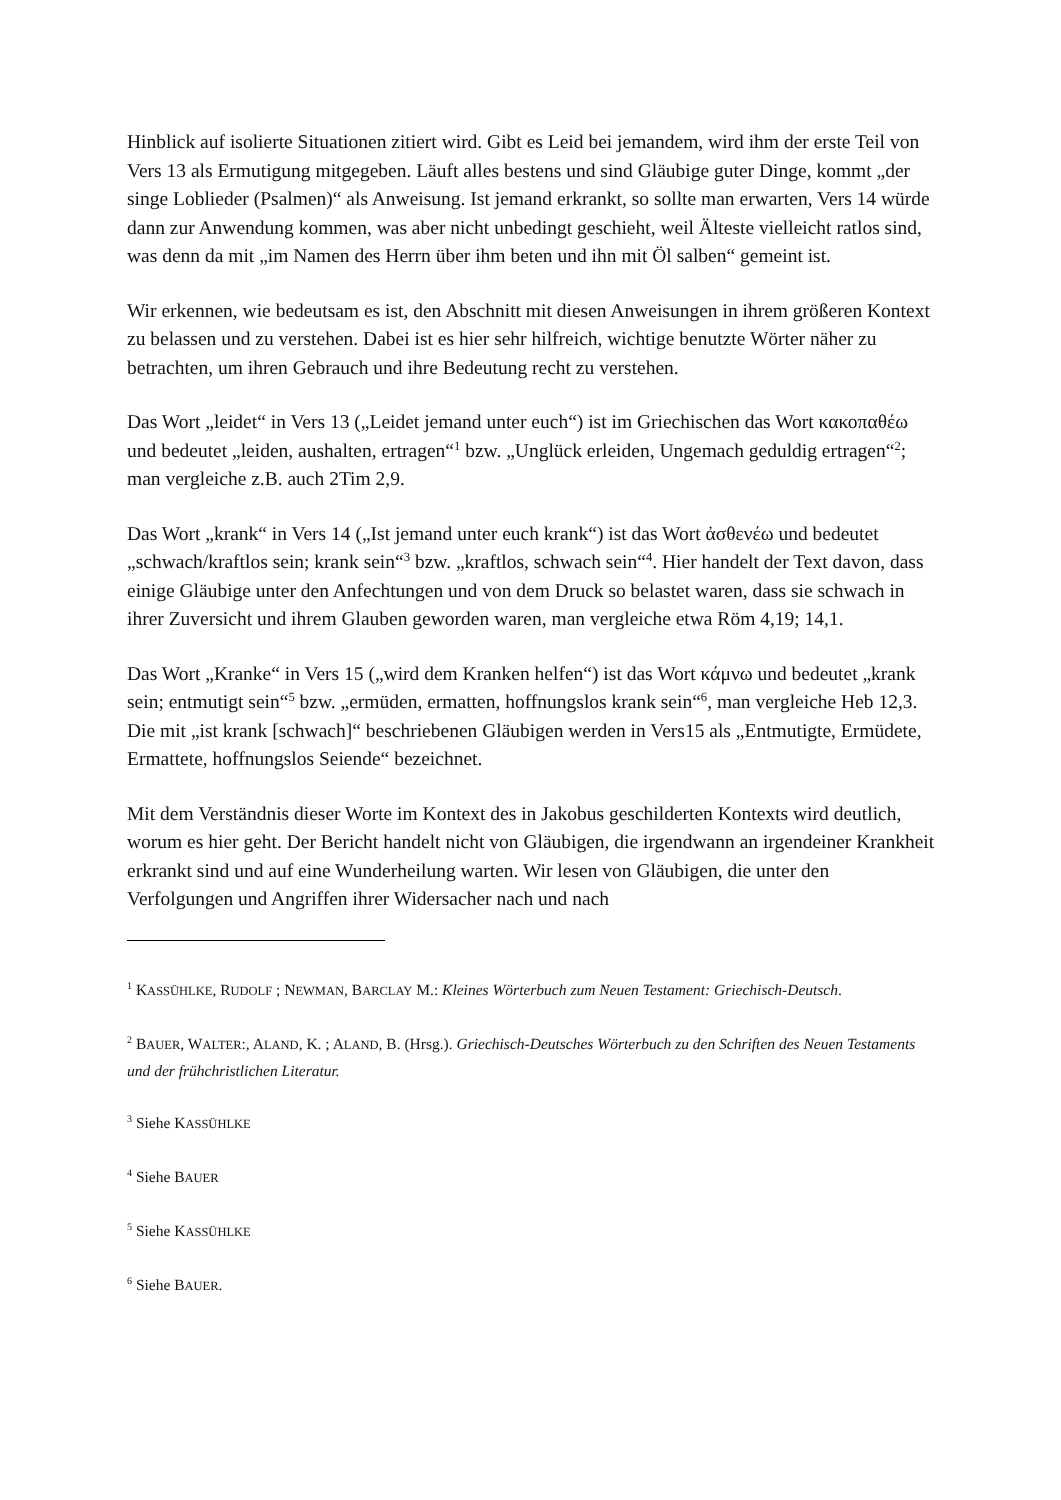Hinblick auf isolierte Situationen zitiert wird. Gibt es Leid bei jemandem, wird ihm der erste Teil von Vers 13 als Ermutigung mitgegeben. Läuft alles bestens und sind Gläubige guter Dinge, kommt „der singe Loblieder (Psalmen)“ als Anweisung. Ist jemand erkrankt, so sollte man erwarten, Vers 14 würde dann zur Anwendung kommen, was aber nicht unbedingt geschieht, weil Älteste vielleicht ratlos sind, was denn da mit „im Namen des Herrn über ihm beten und ihn mit Öl salben“ gemeint ist.
Wir erkennen, wie bedeutsam es ist, den Abschnitt mit diesen Anweisungen in ihrem größeren Kontext zu belassen und zu verstehen. Dabei ist es hier sehr hilfreich, wichtige benutzte Wörter näher zu betrachten, um ihren Gebrauch und ihre Bedeutung recht zu verstehen.
Das Wort „leidet“ in Vers 13 („Leidet jemand unter euch“) ist im Griechischen das Wort κακοπαθέω und bedeutet „leiden, aushalten, ertragen“<sup>1</sup> bzw. „Unglück erleiden, Ungemach geduldig ertragen“<sup>2</sup>; man vergleiche z.B. auch 2Tim 2,9.
Das Wort „krank“ in Vers 14 („Ist jemand unter euch krank“) ist das Wort ἀσθενέω und bedeutet „schwach/kraftlos sein; krank sein“<sup>3</sup> bzw. „kraftlos, schwach sein“<sup>4</sup>. Hier handelt der Text davon, dass einige Gläubige unter den Anfechtungen und von dem Druck so belastet waren, dass sie schwach in ihrer Zuversicht und ihrem Glauben geworden waren, man vergleiche etwa Röm 4,19; 14,1.
Das Wort „Kranke“ in Vers 15 („wird dem Kranken helfen“) ist das Wort κάμνω und bedeutet „krank sein; entmutigt sein“<sup>5</sup> bzw. „ermüden, ermatten, hoffnungslos krank sein“<sup>6</sup>, man vergleiche Heb 12,3. Die mit „ist krank [schwach]“ beschriebenen Gläubigen werden in Vers15 als „Entmutigte, Ermüdete, Ermattete, hoffnungslos Seiende“ bezeichnet.
Mit dem Verständnis dieser Worte im Kontext des in Jakobus geschilderten Kontexts wird deutlich, worum es hier geht. Der Bericht handelt nicht von Gläubigen, die irgendwann an irgendeiner Krankheit erkrankt sind und auf eine Wunderheilung warten. Wir lesen von Gläubigen, die unter den Verfolgungen und Angriffen ihrer Widersacher nach und nach
<sup>1</sup> KASSÜHLKE, RUDOLF ; NEWMAN, BARCLAY M.: Kleines Wörterbuch zum Neuen Testament: Griechisch-Deutsch.
<sup>2</sup> BAUER, WALTER:, ALAND, K. ; ALAND, B. (Hrsg.). Griechisch-Deutsches Wörterbuch zu den Schriften des Neuen Testaments und der frühchristlichen Literatur.
<sup>3</sup> Siehe KASSÜHLKE
<sup>4</sup> Siehe BAUER
<sup>5</sup> Siehe KASSÜHLKE
<sup>6</sup> Siehe BAUER.